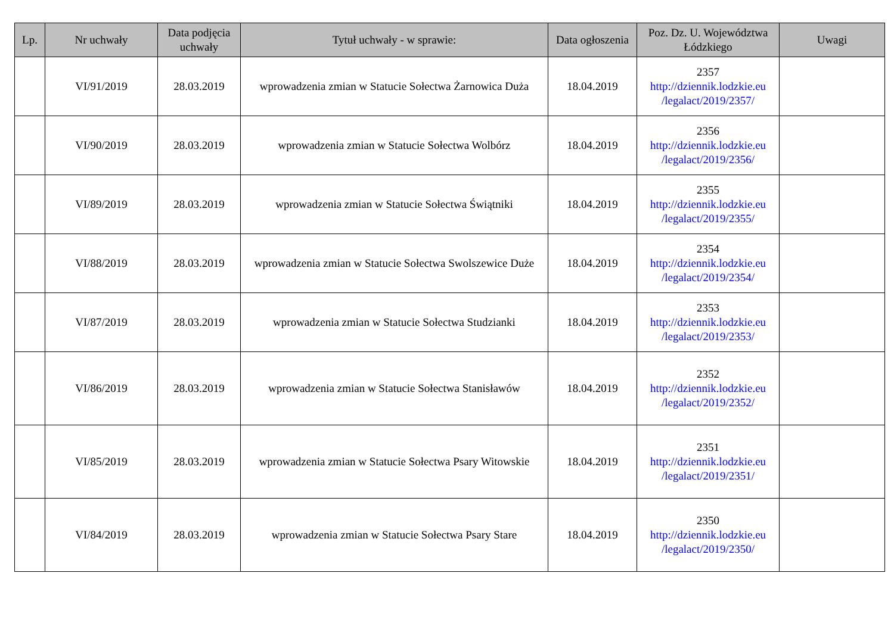| Lp. | Nr uchwały | Data podjęcia uchwały | Tytuł uchwały - w sprawie: | Data ogłoszenia | Poz. Dz. U. Województwa Łódzkiego | Uwagi |
| --- | --- | --- | --- | --- | --- | --- |
| | VI/91/2019 | 28.03.2019 | wprowadzenia zmian w Statucie Sołectwa Żarnowica Duża | 18.04.2019 | 2357 http://dziennik.lodzkie.eu /legalact/2019/2357/ | |
| | VI/90/2019 | 28.03.2019 | wprowadzenia zmian w Statucie Sołectwa Wolbórz | 18.04.2019 | 2356 http://dziennik.lodzkie.eu /legalact/2019/2356/ | |
| | VI/89/2019 | 28.03.2019 | wprowadzenia zmian w Statucie Sołectwa Świątniki | 18.04.2019 | 2355 http://dziennik.lodzkie.eu /legalact/2019/2355/ | |
| | VI/88/2019 | 28.03.2019 | wprowadzenia zmian w Statucie Sołectwa Swolszewice Duże | 18.04.2019 | 2354 http://dziennik.lodzkie.eu /legalact/2019/2354/ | |
| | VI/87/2019 | 28.03.2019 | wprowadzenia zmian w Statucie Sołectwa Studzianki | 18.04.2019 | 2353 http://dziennik.lodzkie.eu /legalact/2019/2353/ | |
| | VI/86/2019 | 28.03.2019 | wprowadzenia zmian w Statucie Sołectwa Stanisławów | 18.04.2019 | 2352 http://dziennik.lodzkie.eu /legalact/2019/2352/ | |
| | VI/85/2019 | 28.03.2019 | wprowadzenia zmian w Statucie Sołectwa Psary Witowskie | 18.04.2019 | 2351 http://dziennik.lodzkie.eu /legalact/2019/2351/ | |
| | VI/84/2019 | 28.03.2019 | wprowadzenia zmian w Statucie Sołectwa Psary Stare | 18.04.2019 | 2350 http://dziennik.lodzkie.eu /legalact/2019/2350/ | |